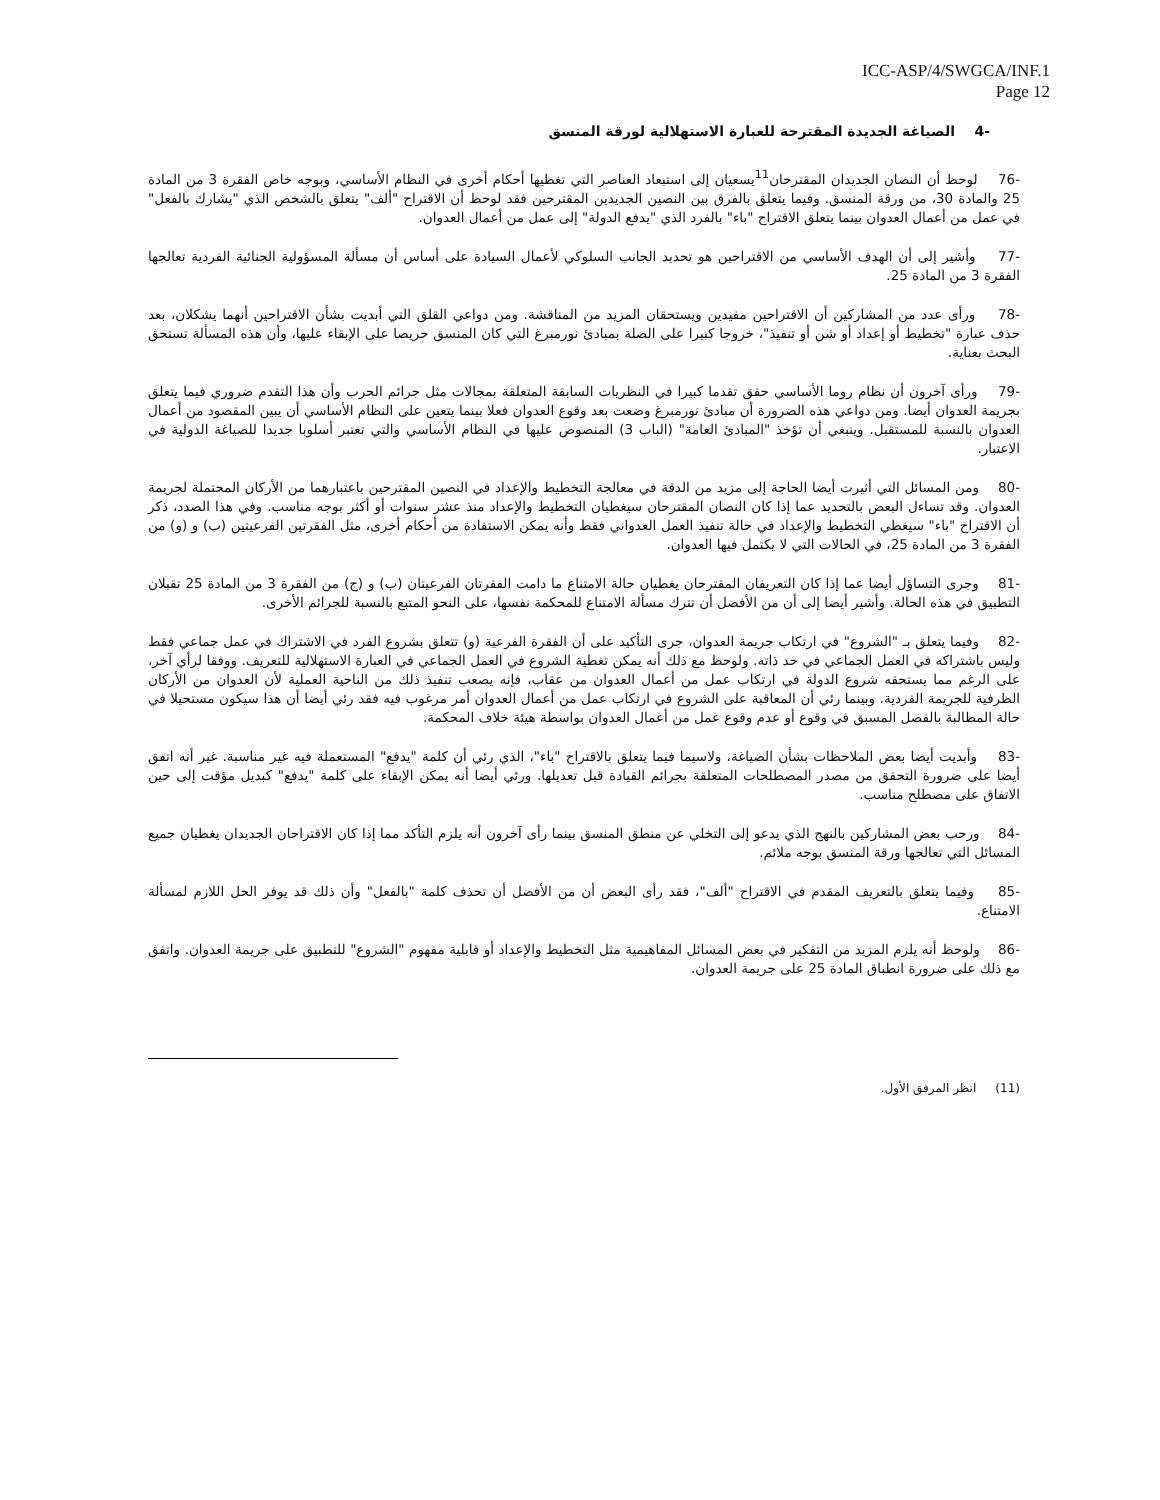ICC-ASP/4/SWGCA/INF.1
Page 12
-4 الصياغة الجديدة المقترحة للعبارة الاستهلالية لورقة المنسق
-76 لوحظ أن النصان الجديدان المقترحان<sup>11</sup>يسعيان إلى استبعاد العناصر التي تغطيها أحكام أخرى في النظام الأساسي، وبوجه خاص الفقرة 3 من المادة 25 والمادة 30، من ورقة المنسق. وفيما يتعلق بالفرق بين النصين الجديدين المقترحين فقد لوحظ أن الاقتراح "ألف" يتعلق بالشخص الذي "يشارك بالفعل" في عمل من أعمال العدوان بينما يتعلق الاقتراح "باء" بالفرد الذي "يدفع الدولة" إلى عمل من أعمال العدوان.
-77 وأشير إلى أن الهدف الأساسي من الاقتراحين هو تحديد الجانب السلوكي لأعمال السيادة على أساس أن مسألة المسؤولية الجنائية الفردية تعالجها الفقرة 3 من المادة 25.
-78 ورأى عدد من المشاركين أن الاقتراحين مفيدين ويستحقان المزيد من المناقشة. ومن دواعي القلق التي أبديت بشأن الاقتراحين أنهما يشكلان، بعد حذف عبارة "تخطيط أو إعداد أو شن أو تنفيذ"، خروجا كبيرا على الصلة بمبادئ نورمبرغ التي كان المنسق حريصا على الإبقاء عليها، وأن هذه المسألة تستحق البحث بعناية.
-79 ورأى آخرون أن نظام روما الأساسي حقق تقدما كبيرا في النظريات السابقة المتعلقة بمجالات مثل جرائم الحرب وأن هذا التقدم ضروري فيما يتعلق بجريمة العدوان أيضا. ومن دواعي هذه الضرورة أن مبادئ نورمبرغ وضعت بعد وقوع العدوان فعلا بينما يتعين على النظام الأساسي أن يبين المقصود من أعمال العدوان بالنسبة للمستقبل. وينبغي أن تؤخذ "المبادئ العامة" (الباب 3) المنصوص عليها في النظام الأساسي والتي تعتبر أسلوبا جديدا للصياغة الدولية في الاعتبار.
-80 ومن المسائل التي أثيرت أيضا الحاجة إلى مزيد من الدقة في معالجة التخطيط والإعداد في النصين المقترحين باعتبارهما من الأركان المحتملة لجريمة العدوان. وقد تساءل البعض بالتحديد عما إذا كان النصان المقترحان سيغطيان التخطيط والإعداد منذ عشر سنوات أو أكثر بوجه مناسب. وفي هذا الصدد، ذكر أن الاقتراح "باء" سيغطي التخطيط والإعداد في حالة تنفيذ العمل العدواني فقط وأنه يمكن الاستفادة من أحكام أخرى، مثل الفقرتين الفرعيتين (ب) و (و) من الفقرة 3 من المادة 25، في الحالات التي لا يكتمل فيها العدوان.
-81 وجرى التساؤل أيضا عما إذا كان التعريفان المقترحان يغطيان حالة الامتناع ما دامت الفقرتان الفرعيتان (ب) و (ج) من الفقرة 3 من المادة 25 تقبلان التطبيق في هذه الحالة. وأشير أيضا إلى أن من الأفضل أن تترك مسألة الامتناع للمحكمة نفسها، على النحو المتبع بالنسبة للجرائم الأخرى.
-82 وفيما يتعلق بـ "الشروع" في ارتكاب جريمة العدوان، جرى التأكيد على أن الفقرة الفرعية (و) تتعلق بشروع الفرد في الاشتراك في عمل جماعي فقط وليس باشتراكه في العمل الجماعي في حد ذاته. ولوحظ مع ذلك أنه يمكن تغطية الشروع في العمل الجماعي في العبارة الاستهلالية للتعريف. ووفقا لرأي آخر، على الرغم مما يستحقه شروع الدولة في ارتكاب عمل من أعمال العدوان من عقاب، فإنه يصعب تنفيذ ذلك من الناحية العملية لأن العدوان من الأركان الظرفية للجريمة الفردية. وبينما رئي أن المعاقبة على الشروع في ارتكاب عمل من أعمال العدوان أمر مرغوب فيه فقد رئي أيضا أن هذا سيكون مستحيلا في حالة المطالبة بالفصل المسبق في وقوع أو عدم وقوع عمل من أعمال العدوان بواسطة هيئة خلاف المحكمة.
-83 وأبديت أيضا بعض الملاحظات بشأن الصياغة، ولاسيما فيما يتعلق بالاقتراح "باء"، الذي رئي أن كلمة "يدفع" المستعملة فيه غير مناسبة. غير أنه اتفق أيضا على ضرورة التحقق من مصدر المصطلحات المتعلقة بجرائم القيادة قبل تعديلها. ورئي أيضا أنه يمكن الإبقاء على كلمة "يدفع" كبديل مؤقت إلى حين الاتفاق على مصطلح مناسب.
-84 ورحب بعض المشاركين بالنهج الذي يدعو إلى التخلي عن منطق المنسق بينما رأى آخرون أنه يلزم التأكد مما إذا كان الاقتراحان الجديدان يغطيان جميع المسائل التي تعالجها ورقة المنسق بوجه ملائم.
-85 وفيما يتعلق بالتعريف المقدم في الاقتراح "ألف"، فقد رأى البعض أن من الأفضل أن تحذف كلمة "بالفعل" وأن ذلك قد يوفر الحل اللازم لمسألة الامتناع.
-86 ولوحظ أنه يلزم المزيد من التفكير في بعض المسائل المفاهيمية مثل التخطيط والإعداد أو قابلية مفهوم "الشروع" للتطبيق على جريمة العدوان. واتفق مع ذلك على ضرورة انطباق المادة 25 على جريمة العدوان.
(11) انظر المرفق الأول.